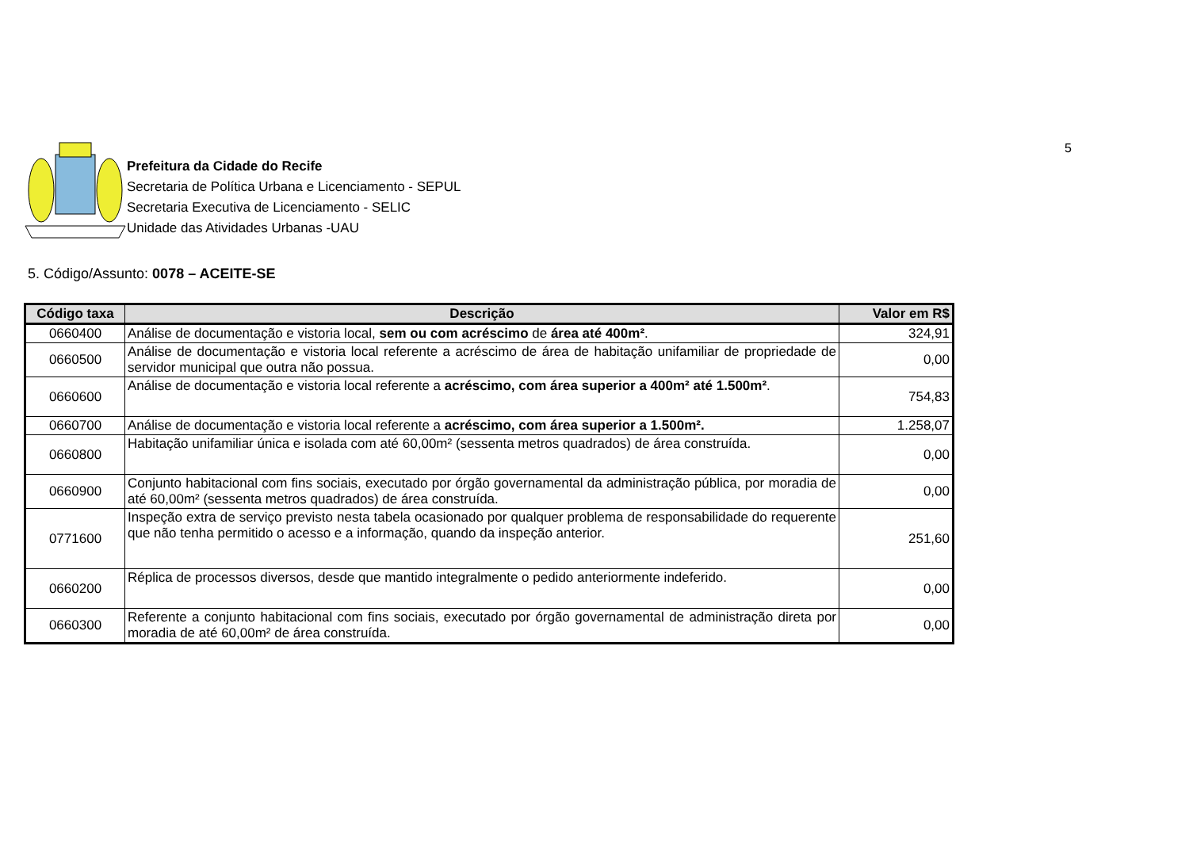5
Prefeitura da Cidade do Recife
Secretaria de Política Urbana e Licenciamento - SEPUL
Secretaria Executiva de Licenciamento - SELIC
Unidade das Atividades Urbanas -UAU
5. Código/Assunto: 0078 – ACEITE-SE
| Código taxa | Descrição | Valor em R$ |
| --- | --- | --- |
| 0660400 | Análise de documentação e vistoria local, sem ou com acréscimo de área até 400m² . | 324,91 |
| 0660500 | Análise de documentação e vistoria local referente a acréscimo de área de habitação unifamiliar de propriedade de servidor municipal que outra não possua. | 0,00 |
| 0660600 | Análise de documentação e vistoria local referente a acréscimo, com área superior a 400m² até 1.500m² . | 754,83 |
| 0660700 | Análise de documentação e vistoria local referente a acréscimo, com área superior a 1.500m². | 1.258,07 |
| 0660800 | Habitação unifamiliar única e isolada com até 60,00m² (sessenta metros quadrados) de área construída. | 0,00 |
| 0660900 | Conjunto habitacional com fins sociais, executado por órgão governamental da administração pública, por moradia de até 60,00m² (sessenta metros quadrados) de área construída. | 0,00 |
| 0771600 | Inspeção extra de serviço previsto nesta tabela ocasionado por qualquer problema de responsabilidade do requerente que não tenha permitido o acesso e a informação, quando da inspeção anterior. | 251,60 |
| 0660200 | Réplica de processos diversos, desde que mantido integralmente o pedido anteriormente indeferido. | 0,00 |
| 0660300 | Referente a conjunto habitacional com fins sociais, executado por órgão governamental de administração direta por moradia de até 60,00m² de área construída. | 0,00 |